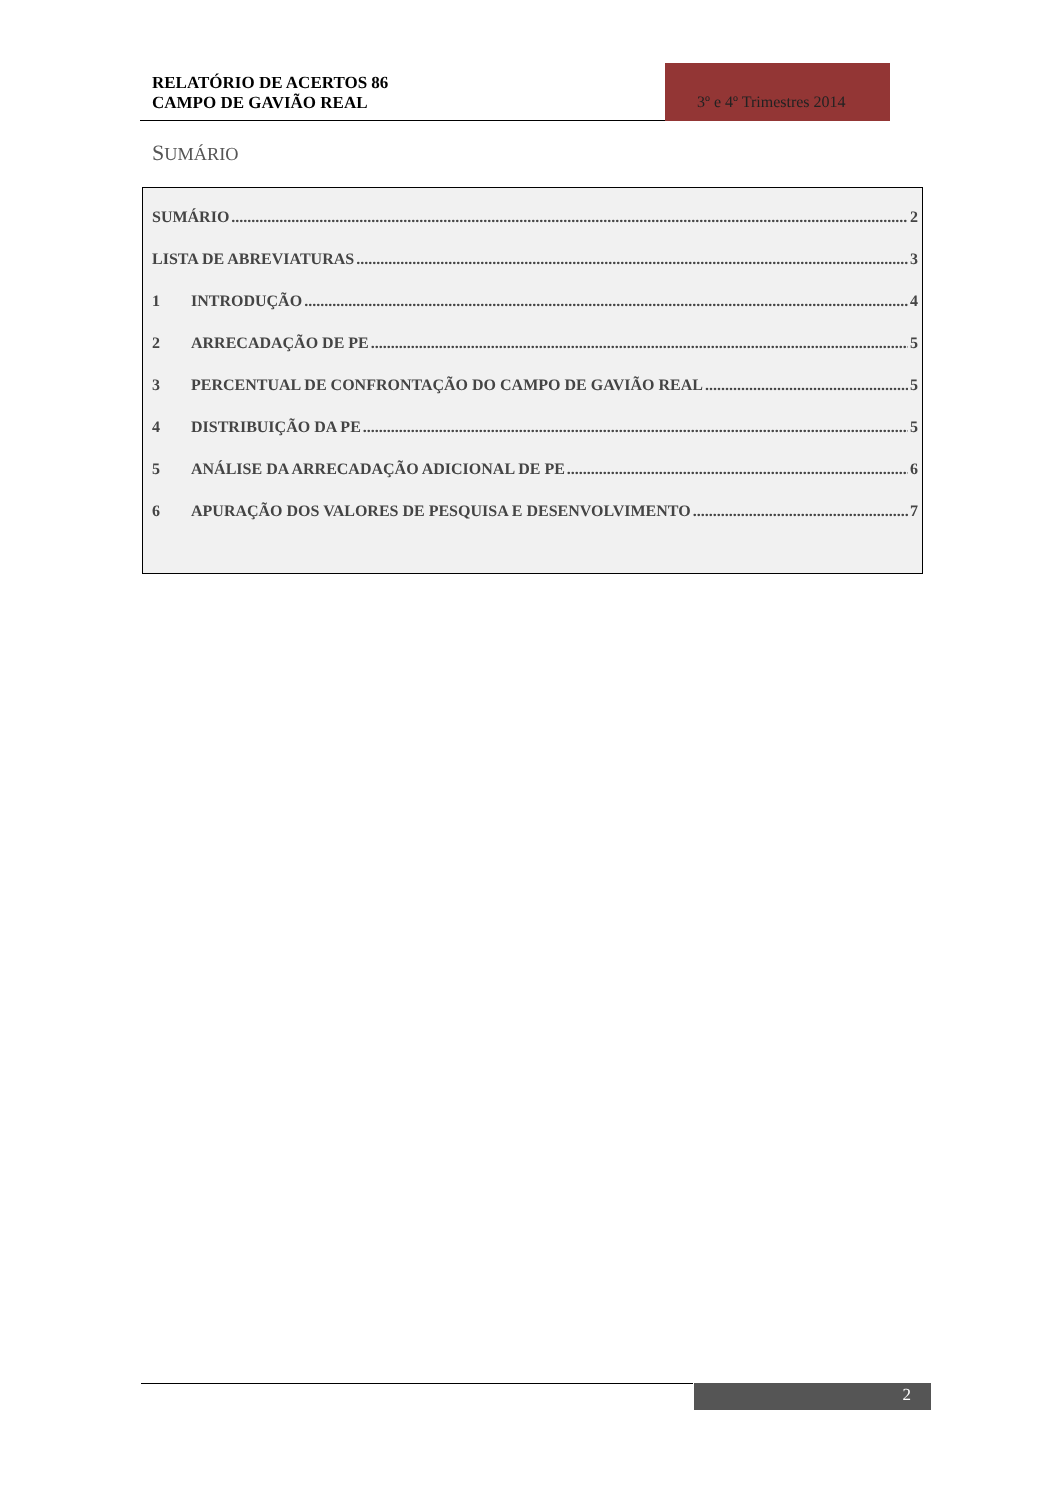RELATÓRIO DE ACERTOS 86
CAMPO DE GAVIÃO REAL
3º e 4º Trimestres 2014
SUMÁRIO
SUMÁRIO 2
LISTA DE ABREVIATURAS 3
1 INTRODUÇÃO 4
2 ARRECADAÇÃO DE PE 5
3 PERCENTUAL DE CONFRONTAÇÃO DO CAMPO DE GAVIÃO REAL 5
4 DISTRIBUIÇÃO DA PE 5
5 ANÁLISE DA ARRECADAÇÃO ADICIONAL DE PE 6
6 APURAÇÃO DOS VALORES DE PESQUISA E DESENVOLVIMENTO 7
2